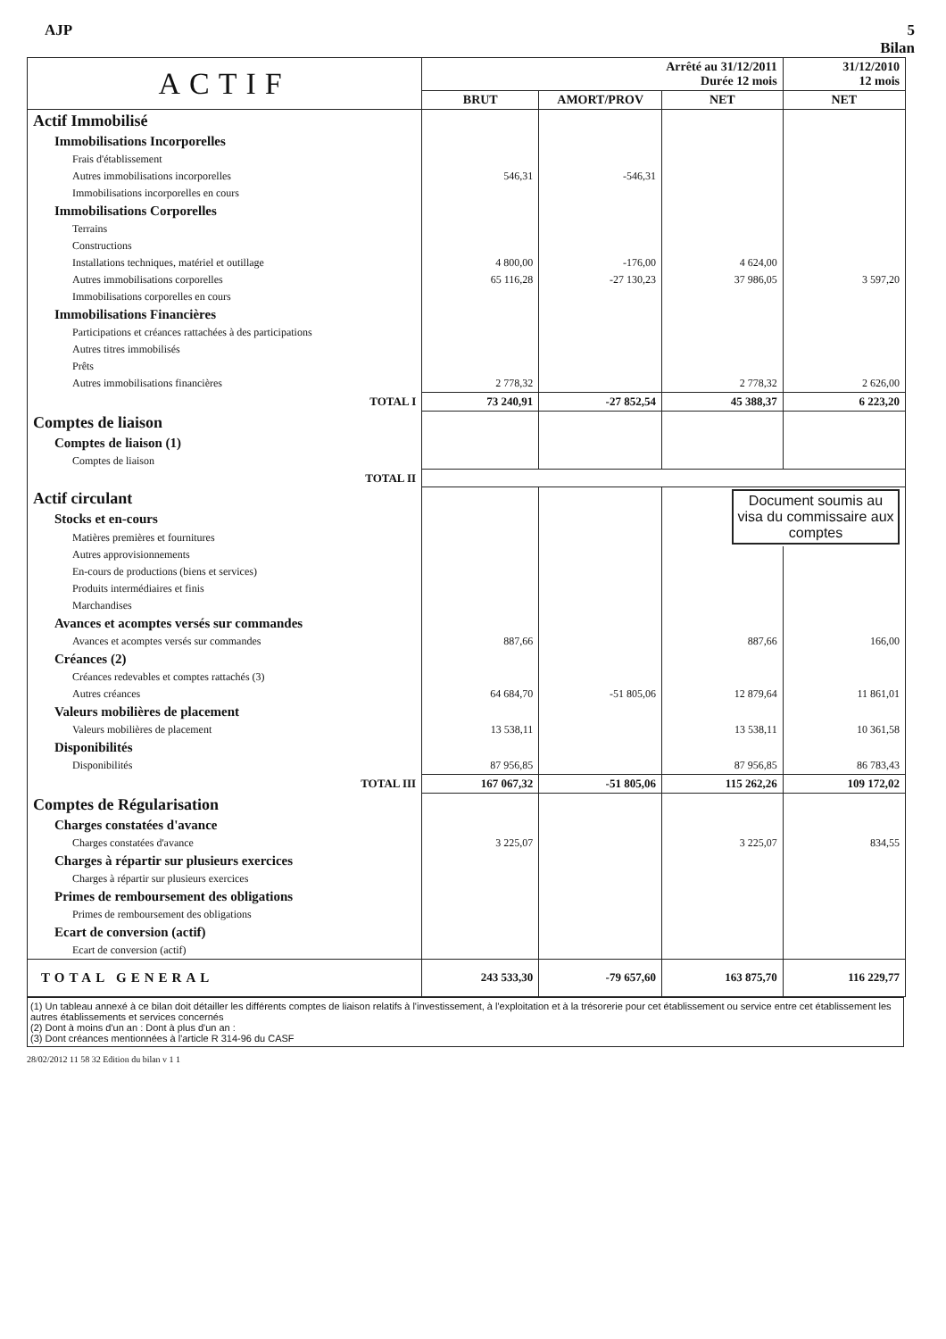AJP 5
Bilan
| ACTIF | Arrêté au 31/12/2011 Durée 12 mois | | | 31/12/2010 12 mois |
| | BRUT | AMORT/PROV | NET | NET |
| Actif Immobilisé | | | | |
| Immobilisations Incorporelles | | | | |
| Frais d'établissement | | | | |
| Autres immobilisations incorporelles | 546,31 | -546,31 | | |
| Immobilisations incorporelles en cours | | | | |
| Immobilisations Corporelles | | | | |
| Terrains | | | | |
| Constructions | | | | |
| Installations techniques, matériel et outillage | 4 800,00 | -176,00 | 4 624,00 | |
| Autres immobilisations corporelles | 65 116,28 | -27 130,23 | 37 986,05 | 3 597,20 |
| Immobilisations corporelles en cours | | | | |
| Immobilisations Financières | | | | |
| Participations et créances rattachées à des participations | | | | |
| Autres titres immobilisés | | | | |
| Prêts | | | | |
| Autres immobilisations financières | 2 778,32 | | 2 778,32 | 2 626,00 |
| TOTAL I | 73 240,91 | -27 852,54 | 45 388,37 | 6 223,20 |
| Comptes de liaison | | | | |
| Comptes de liaison (1) | | | | |
| Comptes de liaison | | | | |
| TOTAL II | | | | |
| Actif circulant | | | Document soumis au visa du commissaire aux comptes | |
| Stocks et en-cours | | | | |
| Matières premières et fournitures | | | | |
| Autres approvisionnements | | | | |
| En-cours de productions (biens et services) | | | | |
| Produits intermédiaires et finis | | | | |
| Marchandises | | | | |
| Avances et acomptes versés sur commandes | | | | |
| Avances et acomptes versés sur commandes | 887,66 | | 887,66 | 166,00 |
| Créances (2) | | | | |
| Créances redevables et comptes rattachés (3) | | | | |
| Autres créances | 64 684,70 | -51 805,06 | 12 879,64 | 11 861,01 |
| Valeurs mobilières de placement | | | | |
| Valeurs mobilières de placement | 13 538,11 | | 13 538,11 | 10 361,58 |
| Disponibilités | | | | |
| Disponibilités | 87 956,85 | | 87 956,85 | 86 783,43 |
| TOTAL III | 167 067,32 | -51 805,06 | 115 262,26 | 109 172,02 |
| Comptes de Régularisation | | | | |
| Charges constatées d'avance | | | | |
| Charges constatées d'avance | 3 225,07 | | 3 225,07 | 834,55 |
| Charges à répartir sur plusieurs exercices | | | | |
| Charges à répartir sur plusieurs exercices | | | | |
| Primes de remboursement des obligations | | | | |
| Primes de remboursement des obligations | | | | |
| Ecart de conversion (actif) | | | | |
| Ecart de conversion (actif) | | | | |
| TOTAL GENERAL | 243 533,30 | -79 657,60 | 163 875,70 | 116 229,77 |
(1) Un tableau annexé à ce bilan doit détailler les différents comptes de liaison relatifs à l'investissement, à l'exploitation et à la trésorerie pour cet établissement ou service entre cet établissement les autres établissements et services concernés
(2) Dont à moins d'un an : Dont à plus d'un an :
(3) Dont créances mentionnées à l'article R 314-96 du CASF
28/02/2012 11 58 32 Edition du bilan v 1 1